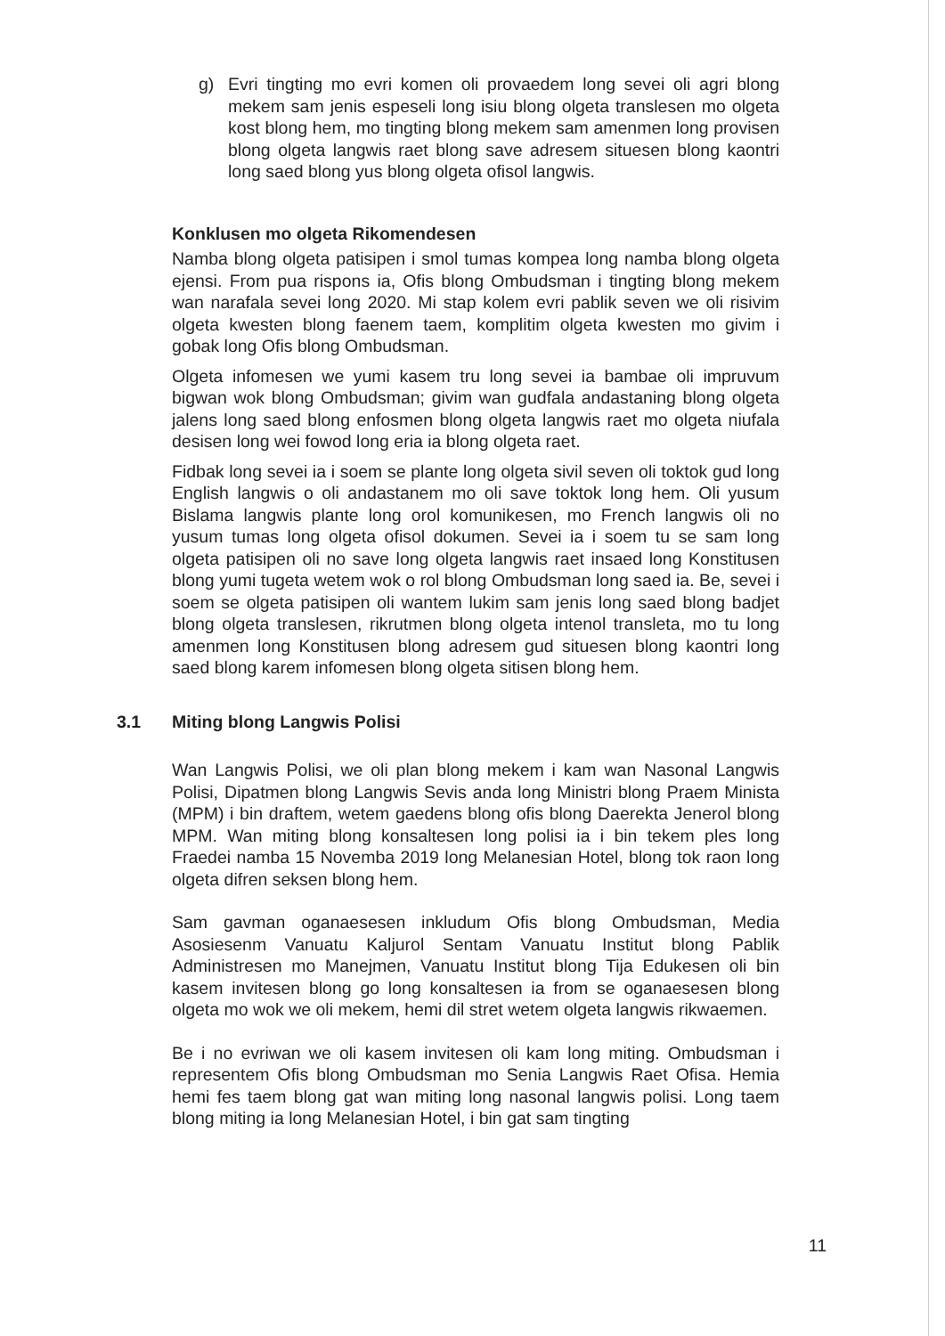g) Evri tingting mo evri komen oli provaedem long sevei oli agri blong mekem sam jenis espeseli long isiu blong olgeta translesen mo olgeta kost blong hem, mo tingting blong mekem sam amenmen long provisen blong olgeta langwis raet blong save adresem situesen blong kaontri long saed blong yus blong olgeta ofisol langwis.
Konklusen mo olgeta Rikomendesen
Namba blong olgeta patisipen i smol tumas kompea long namba blong olgeta ejensi. From pua rispons ia, Ofis blong Ombudsman i tingting blong mekem wan narafala sevei long 2020. Mi stap kolem evri pablik seven we oli risivim olgeta kwesten blong faenem taem, komplitim olgeta kwesten mo givim i gobak long Ofis blong Ombudsman.
Olgeta infomesen we yumi kasem tru long sevei ia bambae oli impruvum bigwan wok blong Ombudsman; givim wan gudfala andastaning blong olgeta jalens long saed blong enfosmen blong olgeta langwis raet mo olgeta niufala desisen long wei fowod long eria ia blong olgeta raet.
Fidbak long sevei ia i soem se plante long olgeta sivil seven oli toktok gud long English langwis o oli andastanem mo oli save toktok long hem. Oli yusum Bislama langwis plante long orol komunikesen, mo French langwis oli no yusum tumas long olgeta ofisol dokumen. Sevei ia i soem tu se sam long olgeta patisipen oli no save long olgeta langwis raet insaed long Konstitusen blong yumi tugeta wetem wok o rol blong Ombudsman long saed ia. Be, sevei i soem se olgeta patisipen oli wantem lukim sam jenis long saed blong badjet blong olgeta translesen, rikrutmen blong olgeta intenol transleta, mo tu long amenmen long Konstitusen blong adresem gud situesen blong kaontri long saed blong karem infomesen blong olgeta sitisen blong hem.
3.1 Miting blong Langwis Polisi
Wan Langwis Polisi, we oli plan blong mekem i kam wan Nasonal Langwis Polisi, Dipatmen blong Langwis Sevis anda long Ministri blong Praem Minista (MPM) i bin draftem, wetem gaedens blong ofis blong Daerekta Jenerol blong MPM. Wan miting blong konsaltesen long polisi ia i bin tekem ples long Fraedei namba 15 Novemba 2019 long Melanesian Hotel, blong tok raon long olgeta difren seksen blong hem.
Sam gavman oganaesesen inkludum Ofis blong Ombudsman, Media Asosiesenm Vanuatu Kaljurol Sentam Vanuatu Institut blong Pablik Administresen mo Manejmen, Vanuatu Institut blong Tija Edukesen oli bin kasem invitesen blong go long konsaltesen ia from se oganaesesen blong olgeta mo wok we oli mekem, hemi dil stret wetem olgeta langwis rikwaemen.
Be i no evriwan we oli kasem invitesen oli kam long miting. Ombudsman i representem Ofis blong Ombudsman mo Senia Langwis Raet Ofisa. Hemia hemi fes taem blong gat wan miting long nasonal langwis polisi. Long taem blong miting ia long Melanesian Hotel, i bin gat sam tingting
11